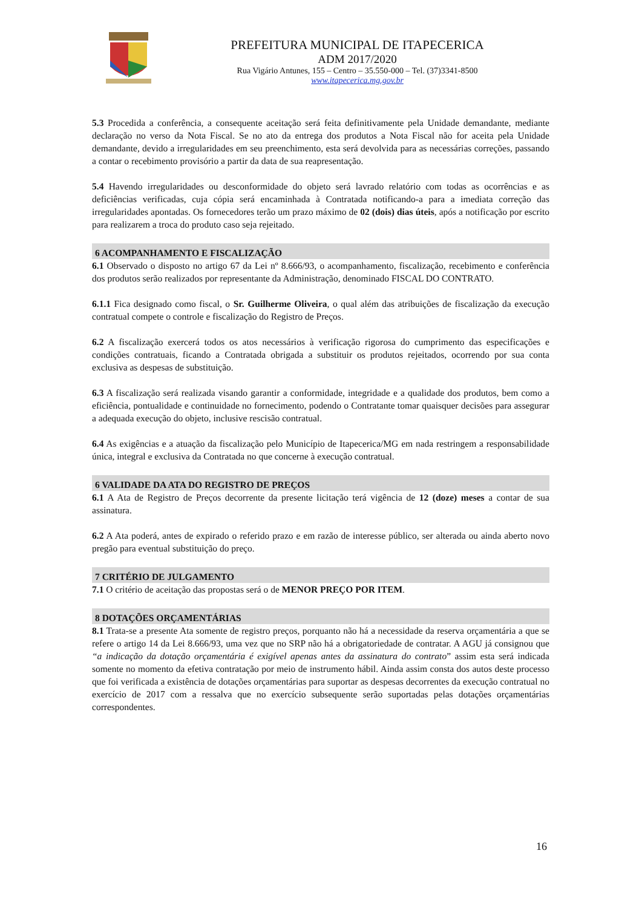PREFEITURA MUNICIPAL DE ITAPECERICA
ADM 2017/2020
Rua Vigário Antunes, 155 – Centro – 35.550-000 – Tel. (37)3341-8500
www.itapecerica.mg.gov.br
5.3 Procedida a conferência, a consequente aceitação será feita definitivamente pela Unidade demandante, mediante declaração no verso da Nota Fiscal. Se no ato da entrega dos produtos a Nota Fiscal não for aceita pela Unidade demandante, devido a irregularidades em seu preenchimento, esta será devolvida para as necessárias correções, passando a contar o recebimento provisório a partir da data de sua reapresentação.
5.4 Havendo irregularidades ou desconformidade do objeto será lavrado relatório com todas as ocorrências e as deficiências verificadas, cuja cópia será encaminhada à Contratada notificando-a para a imediata correção das irregularidades apontadas. Os fornecedores terão um prazo máximo de 02 (dois) dias úteis, após a notificação por escrito para realizarem a troca do produto caso seja rejeitado.
6 ACOMPANHAMENTO E FISCALIZAÇÃO
6.1 Observado o disposto no artigo 67 da Lei nº 8.666/93, o acompanhamento, fiscalização, recebimento e conferência dos produtos serão realizados por representante da Administração, denominado FISCAL DO CONTRATO.
6.1.1 Fica designado como fiscal, o Sr. Guilherme Oliveira, o qual além das atribuições de fiscalização da execução contratual compete o controle e fiscalização do Registro de Preços.
6.2 A fiscalização exercerá todos os atos necessários à verificação rigorosa do cumprimento das especificações e condições contratuais, ficando a Contratada obrigada a substituir os produtos rejeitados, ocorrendo por sua conta exclusiva as despesas de substituição.
6.3 A fiscalização será realizada visando garantir a conformidade, integridade e a qualidade dos produtos, bem como a eficiência, pontualidade e continuidade no fornecimento, podendo o Contratante tomar quaisquer decisões para assegurar a adequada execução do objeto, inclusive rescisão contratual.
6.4 As exigências e a atuação da fiscalização pelo Município de Itapecerica/MG em nada restringem a responsabilidade única, integral e exclusiva da Contratada no que concerne à execução contratual.
6 VALIDADE DA ATA DO REGISTRO DE PREÇOS
6.1 A Ata de Registro de Preços decorrente da presente licitação terá vigência de 12 (doze) meses a contar de sua assinatura.
6.2 A Ata poderá, antes de expirado o referido prazo e em razão de interesse público, ser alterada ou ainda aberto novo pregão para eventual substituição do preço.
7 CRITÉRIO DE JULGAMENTO
7.1 O critério de aceitação das propostas será o de MENOR PREÇO POR ITEM.
8 DOTAÇÕES ORÇAMENTÁRIAS
8.1 Trata-se a presente Ata somente de registro preços, porquanto não há a necessidade da reserva orçamentária a que se refere o artigo 14 da Lei 8.666/93, uma vez que no SRP não há a obrigatoriedade de contratar. A AGU já consignou que “a indicação da dotação orçamentária é exigível apenas antes da assinatura do contrato” assim esta será indicada somente no momento da efetiva contratação por meio de instrumento hábil. Ainda assim consta dos autos deste processo que foi verificada a existência de dotações orçamentárias para suportar as despesas decorrentes da execução contratual no exercício de 2017 com a ressalva que no exercício subsequente serão suportadas pelas dotações orçamentárias correspondentes.
16